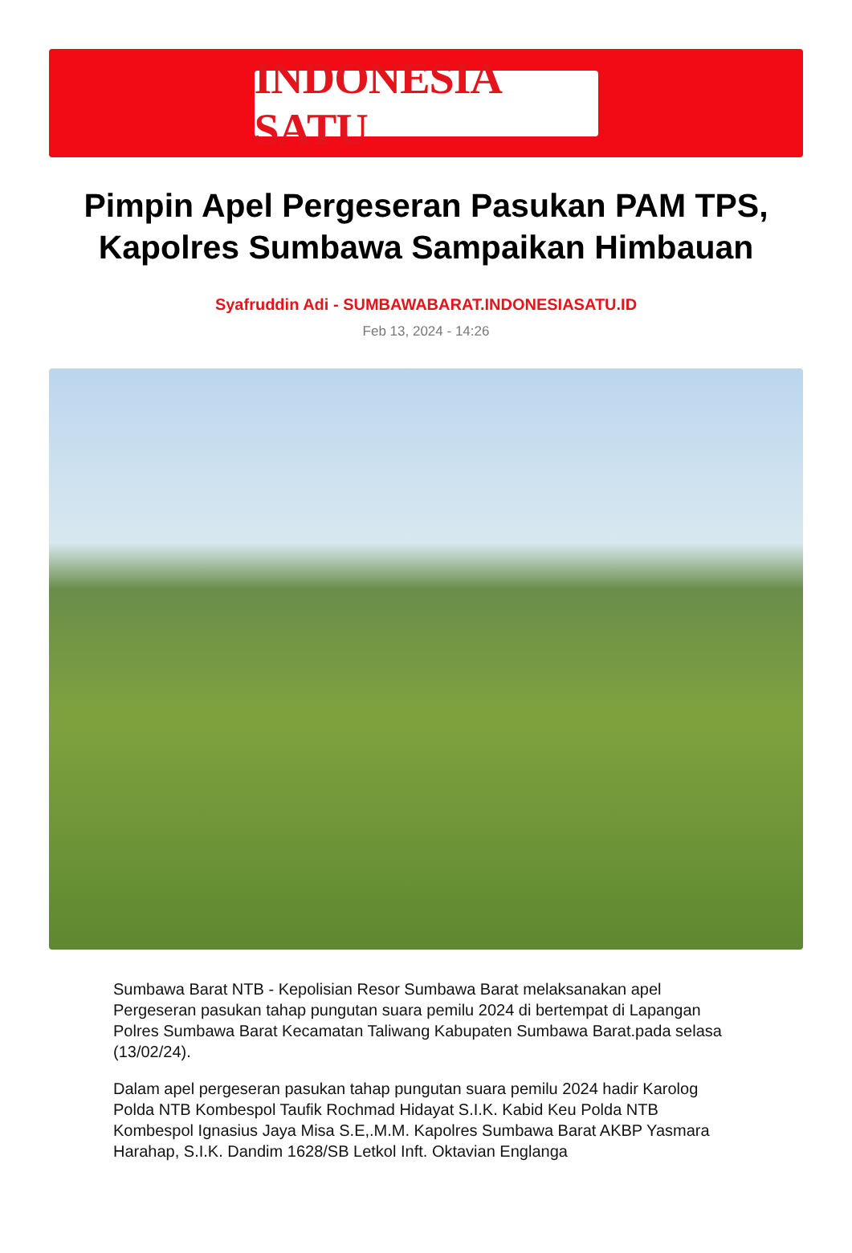INDONESIA SATU
Pimpin Apel Pergeseran Pasukan PAM TPS, Kapolres Sumbawa Sampaikan Himbauan
Syafruddin Adi - SUMBAWABARAT.INDONESIASATU.ID
Feb 13, 2024 - 14:26
Sumbawa Barat NTB - Kepolisian Resor Sumbawa Barat melaksanakan apel Pergeseran pasukan tahap pungutan suara pemilu 2024 di bertempat di Lapangan Polres Sumbawa Barat Kecamatan Taliwang Kabupaten Sumbawa Barat.pada selasa (13/02/24).
Dalam apel pergeseran pasukan tahap pungutan suara pemilu 2024 hadir Karolog Polda NTB Kombespol Taufik Rochmad Hidayat S.I.K. Kabid Keu Polda NTB Kombespol Ignasius Jaya Misa S.E,.M.M. Kapolres Sumbawa Barat AKBP Yasmara Harahap, S.I.K. Dandim 1628/SB Letkol Inft. Oktavian Englanga